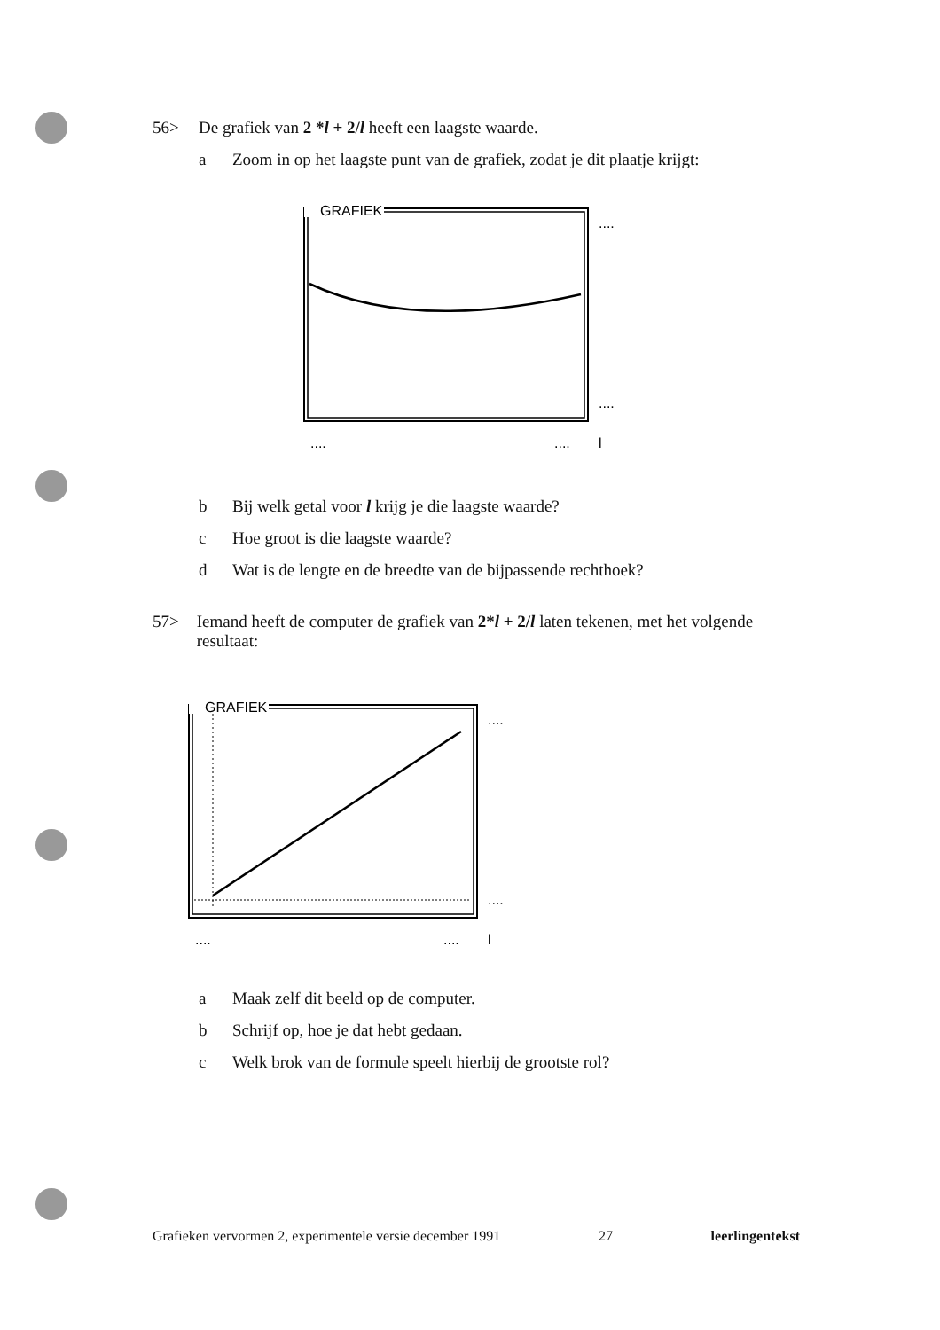56> De grafiek van 2 *l + 2/l heeft een laagste waarde.
a Zoom in op het laagste punt van de grafiek, zodat je dit plaatje krijgt:
GRAFIEK
....
....
....
....
l
b Bij welk getal voor l krijg je die laagste waarde?
c Hoe groot is die laagste waarde?
d Wat is de lengte en de breedte van de bijpassende rechthoek?
57> Iemand heeft de computer de grafiek van 2*l + 2/l laten tekenen, met het volgende resultaat:
GRAFIEK
....
....
....
....
l
a Maak zelf dit beeld op de computer.
b Schrijf op, hoe je dat hebt gedaan.
c Welk brok van de formule speelt hierbij de grootste rol?
Grafieken vervormen 2, experimentele versie december 1991 27 leerlingentekst